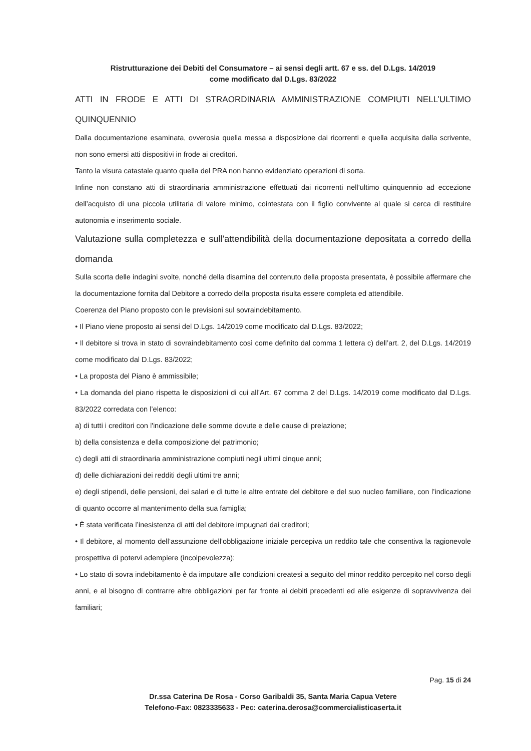Ristrutturazione dei Debiti del Consumatore – ai sensi degli artt. 67 e ss. del D.Lgs. 14/2019
come modificato dal D.Lgs. 83/2022
ATTI IN FRODE E ATTI DI STRAORDINARIA AMMINISTRAZIONE COMPIUTI NELL’ULTIMO QUINQUENNIO
Dalla documentazione esaminata, ovverosia quella messa a disposizione dai ricorrenti e quella acquisita dalla scrivente, non sono emersi atti dispositivi in frode ai creditori.
Tanto la visura catastale quanto quella del PRA non hanno evidenziato operazioni di sorta.
Infine non constano atti di straordinaria amministrazione effettuati dai ricorrenti nell’ultimo quinquennio ad eccezione dell’acquisto di una piccola utilitaria di valore minimo, cointestata con il figlio convivente al quale si cerca di restituire autonomia e inserimento sociale.
Valutazione sulla completezza e sull’attendibilità della documentazione depositata a corredo della domanda
Sulla scorta delle indagini svolte, nonché della disamina del contenuto della proposta presentata, è possibile affermare che la documentazione fornita dal Debitore a corredo della proposta risulta essere completa ed attendibile.
Coerenza del Piano proposto con le previsioni sul sovraindebitamento.
• Il Piano viene proposto ai sensi del D.Lgs. 14/2019 come modificato dal D.Lgs. 83/2022;
• Il debitore si trova in stato di sovraindebitamento così come definito dal comma 1 lettera c) dell’art. 2, del D.Lgs. 14/2019 come modificato dal D.Lgs. 83/2022;
• La proposta del Piano è ammissibile;
• La domanda del piano rispetta le disposizioni di cui all’Art. 67 comma 2 del D.Lgs. 14/2019 come modificato dal D.Lgs. 83/2022 corredata con l’elenco:
a) di tutti i creditori con l'indicazione delle somme dovute e delle cause di prelazione;
b) della consistenza e della composizione del patrimonio;
c) degli atti di straordinaria amministrazione compiuti negli ultimi cinque anni;
d) delle dichiarazioni dei redditi degli ultimi tre anni;
e) degli stipendi, delle pensioni, dei salari e di tutte le altre entrate del debitore e del suo nucleo familiare, con l’indicazione di quanto occorre al mantenimento della sua famiglia;
• È stata verificata l’inesistenza di atti del debitore impugnati dai creditori;
• Il debitore, al momento dell’assunzione dell’obbligazione iniziale percepiva un reddito tale che consentiva la ragionevole prospettiva di potervi adempiere (incolpevolezza);
• Lo stato di sovra indebitamento è da imputare alle condizioni createsi a seguito del minor reddito percepito nel corso degli anni, e al bisogno di contrarre altre obbligazioni per far fronte ai debiti precedenti ed alle esigenze di sopravvivenza dei familiari;
Pag. 15 di 24
Dr.ssa Caterina De Rosa - Corso Garibaldi 35, Santa Maria Capua Vetere
Telefono-Fax: 0823335633 - Pec: caterina.derosa@commercialisticaserta.it